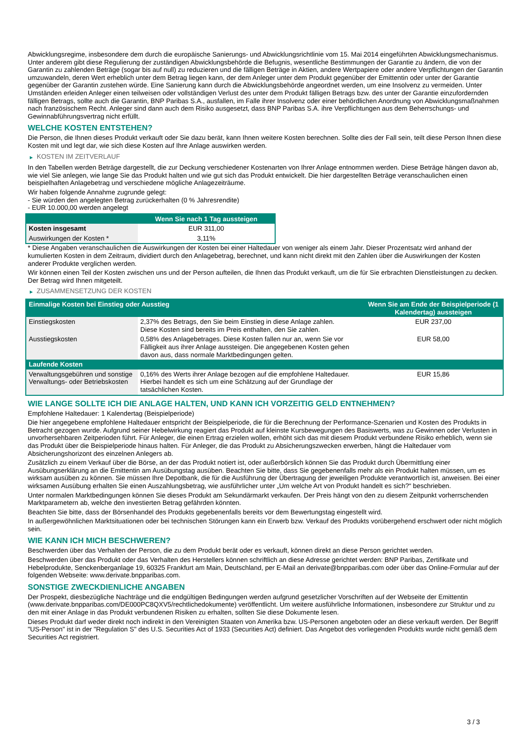Abwicklungsregime, insbesondere dem durch die europäische Sanierungs- und Abwicklungsrichtlinie vom 15. Mai 2014 eingeführten Abwicklungsmechanismus. Unter anderem gibt diese Regulierung der zuständigen Abwicklungsbehörde die Befugnis, wesentliche Bestimmungen der Garantie zu ändern, die von der Garantin zu zahlenden Beträge (sogar bis auf null) zu reduzieren und die fälligen Beträge in Aktien, andere Wertpapiere oder andere Verpflichtungen der Garantin umzuwandeln, deren Wert erheblich unter dem Betrag liegen kann, der dem Anleger unter dem Produkt gegenüber der Emittentin oder unter der Garantie gegenüber der Garantin zustehen würde. Eine Sanierung kann durch die Abwicklungsbehörde angeordnet werden, um eine Insolvenz zu vermeiden. Unter Umständen erleiden Anleger einen teilweisen oder vollständigen Verlust des unter dem Produkt fälligen Betrags bzw. des unter der Garantie einzufordernden fälligen Betrags, sollte auch die Garantin, BNP Paribas S.A., ausfallen, im Falle ihrer Insolvenz oder einer behördlichen Anordnung von Abwicklungsmaßnahmen nach französischem Recht. Anleger sind dann auch dem Risiko ausgesetzt, dass BNP Paribas S.A. ihre Verpflichtungen aus dem Beherrschungs- und Gewinnabführungsvertrag nicht erfüllt.
WELCHE KOSTEN ENTSTEHEN?
Die Person, die Ihnen dieses Produkt verkauft oder Sie dazu berät, kann Ihnen weitere Kosten berechnen. Sollte dies der Fall sein, teilt diese Person Ihnen diese Kosten mit und legt dar, wie sich diese Kosten auf Ihre Anlage auswirken werden.
▶ KOSTEN IM ZEITVERLAUF
In den Tabellen werden Beträge dargestellt, die zur Deckung verschiedener Kostenarten von Ihrer Anlage entnommen werden. Diese Beträge hängen davon ab, wie viel Sie anlegen, wie lange Sie das Produkt halten und wie gut sich das Produkt entwickelt. Die hier dargestellten Beträge veranschaulichen einen beispielhaften Anlagebetrag und verschiedene mögliche Anlagezeiträume.
Wir haben folgende Annahme zugrunde gelegt:
- Sie würden den angelegten Betrag zurückerhalten (0 % Jahresrendite)
- EUR 10.000,00 werden angelegt
| | Wenn Sie nach 1 Tag aussteigen |
| --- | --- |
| Kosten insgesamt | EUR 311,00 |
| Auswirkungen der Kosten * | 3,11% |
* Diese Angaben veranschaulichen die Auswirkungen der Kosten bei einer Haltedauer von weniger als einem Jahr. Dieser Prozentsatz wird anhand der kumulierten Kosten in dem Zeitraum, dividiert durch den Anlagebetrag, berechnet, und kann nicht direkt mit den Zahlen über die Auswirkungen der Kosten anderer Produkte verglichen werden.
Wir können einen Teil der Kosten zwischen uns und der Person aufteilen, die Ihnen das Produkt verkauft, um die für Sie erbrachten Dienstleistungen zu decken. Der Betrag wird Ihnen mitgeteilt.
▶ ZUSAMMENSETZUNG DER KOSTEN
| Einmalige Kosten bei Einstieg oder Ausstieg | | Wenn Sie am Ende der Beispielperiode (1 Kalendertag) aussteigen |
| --- | --- | --- |
| Einstiegskosten | 2,37% des Betrags, den Sie beim Einstieg in diese Anlage zahlen. Diese Kosten sind bereits im Preis enthalten, den Sie zahlen. | EUR 237,00 |
| Ausstiegskosten | 0,58% des Anlagebetrages. Diese Kosten fallen nur an, wenn Sie vor Fälligkeit aus ihrer Anlage aussteigen. Die angegebenen Kosten gehen davon aus, dass normale Marktbedingungen gelten. | EUR 58,00 |
| Laufende Kosten | | |
| Verwaltungsgebühren und sonstige Verwaltungs- oder Betriebskosten | 0,16% des Werts ihrer Anlage bezogen auf die empfohlene Haltedauer. Hierbei handelt es sich um eine Schätzung auf der Grundlage der tatsächlichen Kosten. | EUR 15,86 |
WIE LANGE SOLLTE ICH DIE ANLAGE HALTEN, UND KANN ICH VORZEITIG GELD ENTNEHMEN?
Empfohlene Haltedauer: 1 Kalendertag (Beispielperiode)
Die hier angegebene empfohlene Haltedauer entspricht der Beispielperiode, die für die Berechnung der Performance-Szenarien und Kosten des Produkts in Betracht gezogen wurde. Aufgrund seiner Hebelwirkung reagiert das Produkt auf kleinste Kursbewegungen des Basiswerts, was zu Gewinnen oder Verlusten in unvorhersehbaren Zeitperioden führt. Für Anleger, die einen Ertrag erzielen wollen, erhöht sich das mit diesem Produkt verbundene Risiko erheblich, wenn sie das Produkt über die Beispielperiode hinaus halten. Für Anleger, die das Produkt zu Absicherungszwecken erwerben, hängt die Haltedauer vom Absicherungshorizont des einzelnen Anlegers ab.
Zusätzlich zu einem Verkauf über die Börse, an der das Produkt notiert ist, oder außerbörslich können Sie das Produkt durch Übermittlung einer Ausübungserklärung an die Emittentin am Ausübungstag ausüben. Beachten Sie bitte, dass Sie gegebenenfalls mehr als ein Produkt halten müssen, um es wirksam ausüben zu können. Sie müssen Ihre Depotbank, die für die Ausführung der Übertragung der jeweiligen Produkte verantwortlich ist, anweisen. Bei einer wirksamen Ausübung erhalten Sie einen Auszahlungsbetrag, wie ausführlicher unter „Um welche Art von Produkt handelt es sich?“ beschrieben.
Unter normalen Marktbedingungen können Sie dieses Produkt am Sekundärmarkt verkaufen. Der Preis hängt von den zu diesem Zeitpunkt vorherrschenden Marktparametern ab, welche den investierten Betrag gefährden könnten.
Beachten Sie bitte, dass der Börsenhandel des Produkts gegebenenfalls bereits vor dem Bewertungstag eingestellt wird.
In außergewöhnlichen Marktsituationen oder bei technischen Störungen kann ein Erwerb bzw. Verkauf des Produkts vorübergehend erschwert oder nicht möglich sein.
WIE KANN ICH MICH BESCHWEREN?
Beschwerden über das Verhalten der Person, die zu dem Produkt berät oder es verkauft, können direkt an diese Person gerichtet werden.
Beschwerden über das Produkt oder das Verhalten des Herstellers können schriftlich an diese Adresse gerichtet werden: BNP Paribas, Zertifikate und Hebelprodukte, Senckenberganlage 19, 60325 Frankfurt am Main, Deutschland, per E-Mail an derivate@bnpparibas.com oder über das Online-Formular auf der folgenden Webseite: www.derivate.bnpparibas.com.
SONSTIGE ZWECKDIENLICHE ANGABEN
Der Prospekt, diesbezügliche Nachträge und die endgültigen Bedingungen werden aufgrund gesetzlicher Vorschriften auf der Webseite der Emittentin (www.derivate.bnpparibas.com/DE000PC8QXV5/rechtlichedokumente) veröffentlicht. Um weitere ausführliche Informationen, insbesondere zur Struktur und zu den mit einer Anlage in das Produkt verbundenen Risiken zu erhalten, sollten Sie diese Dokumente lesen.
Dieses Produkt darf weder direkt noch indirekt in den Vereinigten Staaten von Amerika bzw. US-Personen angeboten oder an diese verkauft werden. Der Begriff "US-Person" ist in der "Regulation S" des U.S. Securities Act of 1933 (Securities Act) definiert. Das Angebot des vorliegenden Produkts wurde nicht gemäß dem Securities Act registriert.
3 / 3